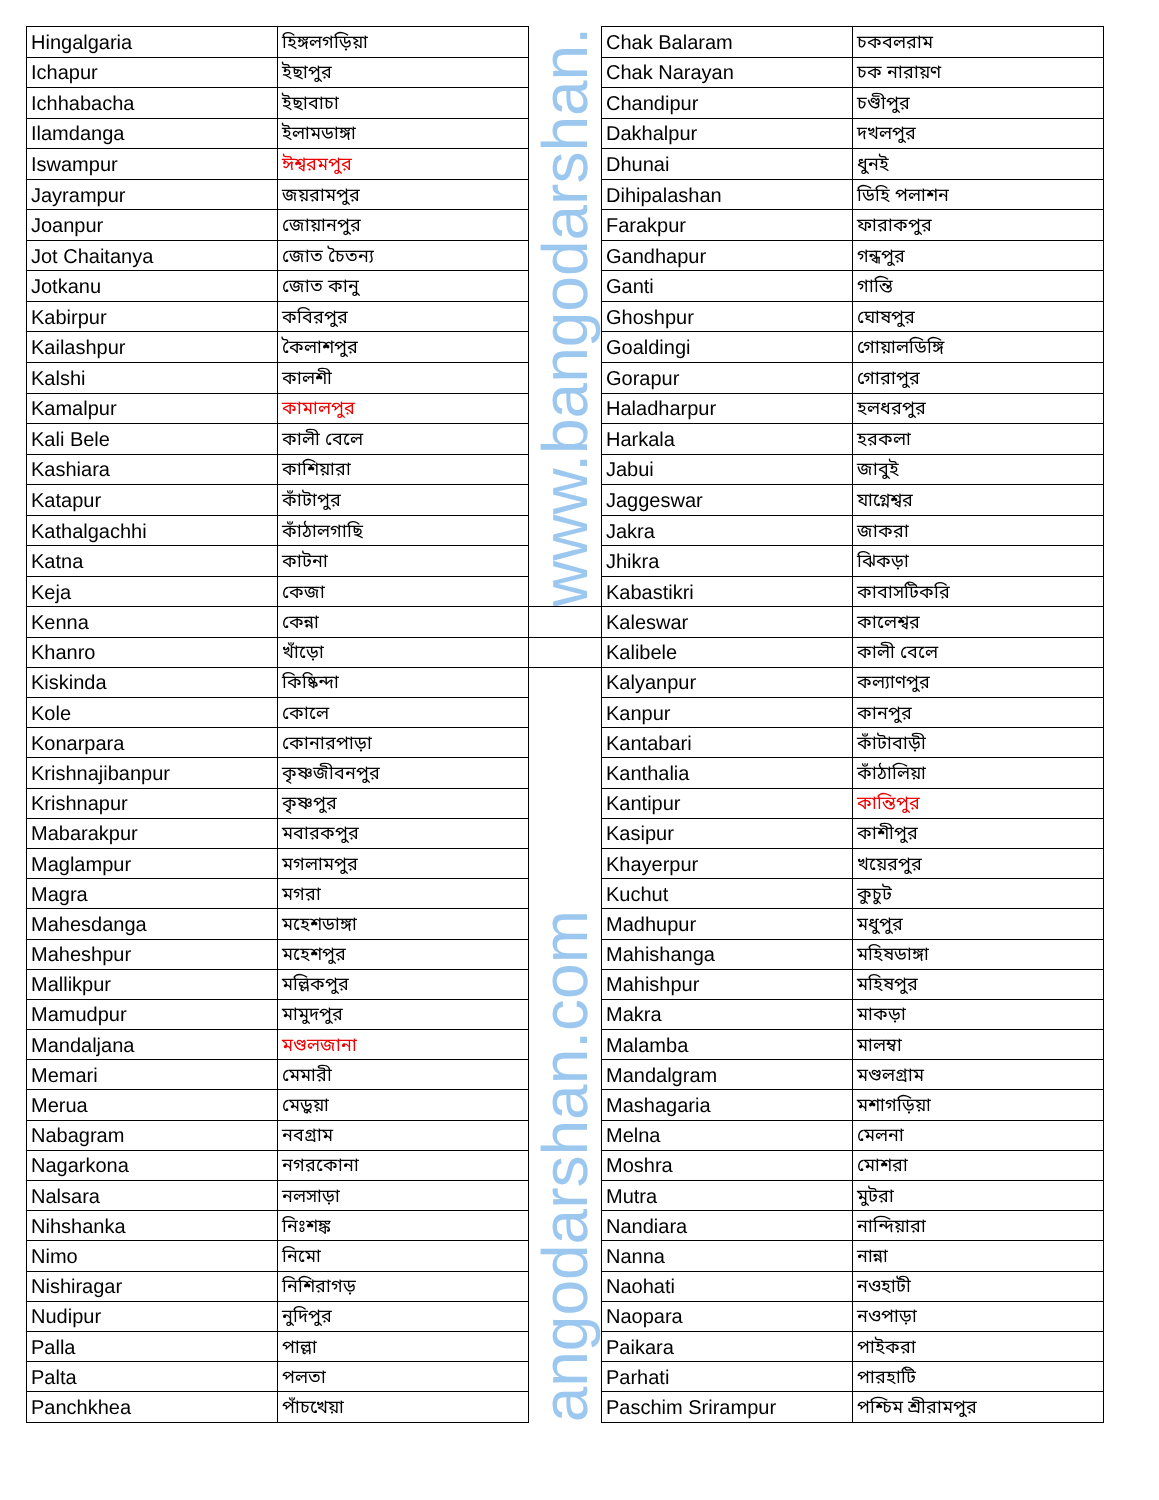| Hingalgaria | হিঙ্গলগড়িয়া | www.bangodarshan. | Chak Balaram | চকবলরাম |
| Ichapur | ইছাপুর | | Chak Narayan | চক নারায়ণ |
| Ichhabacha | ইছাবাচা | | Chandipur | চণ্ডীপুর |
| Ilamdanga | ইলামডাঙ্গা | | Dakhalpur | দখলপুর |
| Iswampur | ঈশ্বরমপুর | | Dhunai | ধুনই |
| Jayrampur | জয়রামপুর | | Dihipalashan | ডিহি পলাশন |
| Joanpur | জোয়ানপুর | | Farakpur | ফারাকপুর |
| Jot Chaitanya | জোত চৈতন্য | | Gandhapur | গন্ধপুর |
| Jotkanu | জোত কানু | | Ganti | গান্তি |
| Kabirpur | কবিরপুর | | Ghoshpur | ঘোষপুর |
| Kailashpur | কৈলাশপুর | | Goaldingi | গোয়ালডিঙ্গি |
| Kalshi | কালশী | | Gorapur | গোরাপুর |
| Kamalpur | কামালপুর | | Haladharpur | হলধরপুর |
| Kali Bele | কালী বেলে | | Harkala | হরকলা |
| Kashiara | কাশিয়ারা | | Jabui | জাবুই |
| Katapur | কাঁটাপুর | | Jaggeswar | যাগ্নেশ্বর |
| Kathalgachhi | কাঁঠালগাছি | | Jakra | জাকরা |
| Katna | কাটনা | | Jhikra | ঝিকড়া |
| Keja | কেজা | | Kabastikri | কাবাসটিকরি |
| Kenna | কেন্না | | Kaleswar | কালেশ্বর |
| Khanro | খাঁড়ো | | Kalibele | কালী বেলে |
| Kiskinda | কিষ্কিন্দা | angodarshan.com | Kalyanpur | কল্যাণপুর |
| Kole | কোলে | | Kanpur | কানপুর |
| Konarpara | কোনারপাড়া | | Kantabari | কাঁটাবাড়ী |
| Krishnajibanpur | কৃষ্ণজীবনপুর | | Kanthalia | কাঁঠালিয়া |
| Krishnapur | কৃষ্ণপুর | | Kantipur | কান্তিপুর |
| Mabarakpur | মবারকপুর | | Kasipur | কাশীপুর |
| Maglampur | মগলামপুর | | Khayerpur | খয়েরপুর |
| Magra | মগরা | | Kuchut | কুচুট |
| Mahesdanga | মহেশডাঙ্গা | | Madhupur | মধুপুর |
| Maheshpur | মহেশপুর | | Mahishanga | মহিষডাঙ্গা |
| Mallikpur | মল্লিকপুর | | Mahishpur | মহিষপুর |
| Mamudpur | মামুদপুর | | Makra | মাকড়া |
| Mandaljana | মণ্ডলজানা | | Malamba | মালম্বা |
| Memari | মেমারী | | Mandalgram | মণ্ডলগ্রাম |
| Merua | মেড়ুয়া | | Mashagaria | মশাগড়িয়া |
| Nabagram | নবগ্রাম | | Melna | মেলনা |
| Nagarkona | নগরকোনা | | Moshra | মোশরা |
| Nalsara | নলসাড়া | | Mutra | মুটরা |
| Nihshanka | নিঃশঙ্ক | | Nandiara | নান্দিয়ারা |
| Nimo | নিমো | | Nanna | নান্না |
| Nishiragar | নিশিরাগড় | | Naohati | নওহাটী |
| Nudipur | নুদিপুর | | Naopara | নওপাড়া |
| Palla | পাল্লা | | Paikara | পাইকরা |
| Palta | পলতা | | Parhati | পারহাটি |
| Panchkhea | পাঁচখেয়া | | Paschim Srirampur | পশ্চিম শ্রীরামপুর |